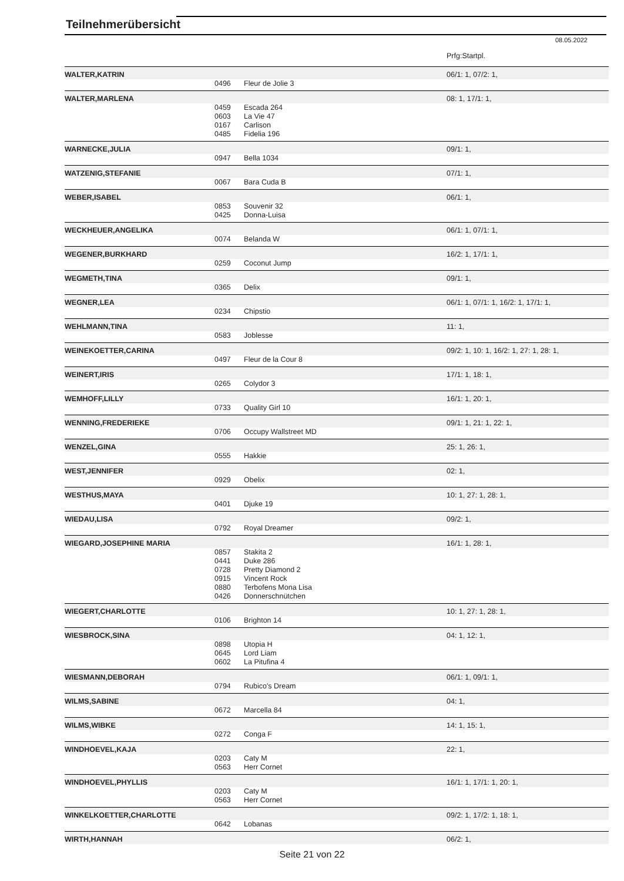Teilnehmerübersicht
08.05.2022
| | | | Prfg:Startpl. |
| WALTER,KATRIN | | | 06/1: 1, 07/2: 1, |
| | 0496 | Fleur de Jolie 3 | |
| WALTER,MARLENA | | | 08: 1, 17/1: 1, |
| | 0459 | Escada 264 | |
| | 0603 | La Vie 47 | |
| | 0167 | Carlison | |
| | 0485 | Fidelia 196 | |
| WARNECKE,JULIA | | | 09/1: 1, |
| | 0947 | Bella 1034 | |
| WATZENIG,STEFANIE | | | 07/1: 1, |
| | 0067 | Bara Cuda B | |
| WEBER,ISABEL | | | 06/1: 1, |
| | 0853 | Souvenir 32 | |
| | 0425 | Donna-Luisa | |
| WECKHEUER,ANGELIKA | | | 06/1: 1, 07/1: 1, |
| | 0074 | Belanda W | |
| WEGENER,BURKHARD | | | 16/2: 1, 17/1: 1, |
| | 0259 | Coconut Jump | |
| WEGMETH,TINA | | | 09/1: 1, |
| | 0365 | Delix | |
| WEGNER,LEA | | | 06/1: 1, 07/1: 1, 16/2: 1, 17/1: 1, |
| | 0234 | Chipstio | |
| WEHLMANN,TINA | | | 11: 1, |
| | 0583 | Joblesse | |
| WEINEKOETTER,CARINA | | | 09/2: 1, 10: 1, 16/2: 1, 27: 1, 28: 1, |
| | 0497 | Fleur de la Cour 8 | |
| WEINERT,IRIS | | | 17/1: 1, 18: 1, |
| | 0265 | Colydor 3 | |
| WEMHOFF,LILLY | | | 16/1: 1, 20: 1, |
| | 0733 | Quality Girl 10 | |
| WENNING,FREDERIEKE | | | 09/1: 1, 21: 1, 22: 1, |
| | 0706 | Occupy Wallstreet MD | |
| WENZEL,GINA | | | 25: 1, 26: 1, |
| | 0555 | Hakkie | |
| WEST,JENNIFER | | | 02: 1, |
| | 0929 | Obelix | |
| WESTHUS,MAYA | | | 10: 1, 27: 1, 28: 1, |
| | 0401 | Djuke 19 | |
| WIEDAU,LISA | | | 09/2: 1, |
| | 0792 | Royal Dreamer | |
| WIEGARD,JOSEPHINE MARIA | | | 16/1: 1, 28: 1, |
| | 0857 | Stakita 2 | |
| | 0441 | Duke 286 | |
| | 0728 | Pretty Diamond 2 | |
| | 0915 | Vincent Rock | |
| | 0880 | Terbofens Mona Lisa | |
| | 0426 | Donnerschnütchen | |
| WIEGERT,CHARLOTTE | | | 10: 1, 27: 1, 28: 1, |
| | 0106 | Brighton 14 | |
| WIESBROCK,SINA | | | 04: 1, 12: 1, |
| | 0898 | Utopia H | |
| | 0645 | Lord Liam | |
| | 0602 | La Pitufina 4 | |
| WIESMANN,DEBORAH | | | 06/1: 1, 09/1: 1, |
| | 0794 | Rubico's Dream | |
| WILMS,SABINE | | | 04: 1, |
| | 0672 | Marcella 84 | |
| WILMS,WIBKE | | | 14: 1, 15: 1, |
| | 0272 | Conga F | |
| WINDHOEVEL,KAJA | | | 22: 1, |
| | 0203 | Caty M | |
| | 0563 | Herr Cornet | |
| WINDHOEVEL,PHYLLIS | | | 16/1: 1, 17/1: 1, 20: 1, |
| | 0203 | Caty M | |
| | 0563 | Herr Cornet | |
| WINKELKOETTER,CHARLOTTE | | | 09/2: 1, 17/2: 1, 18: 1, |
| | 0642 | Lobanas | |
| WIRTH,HANNAH | | | 06/2: 1, |
Seite 21 von 22